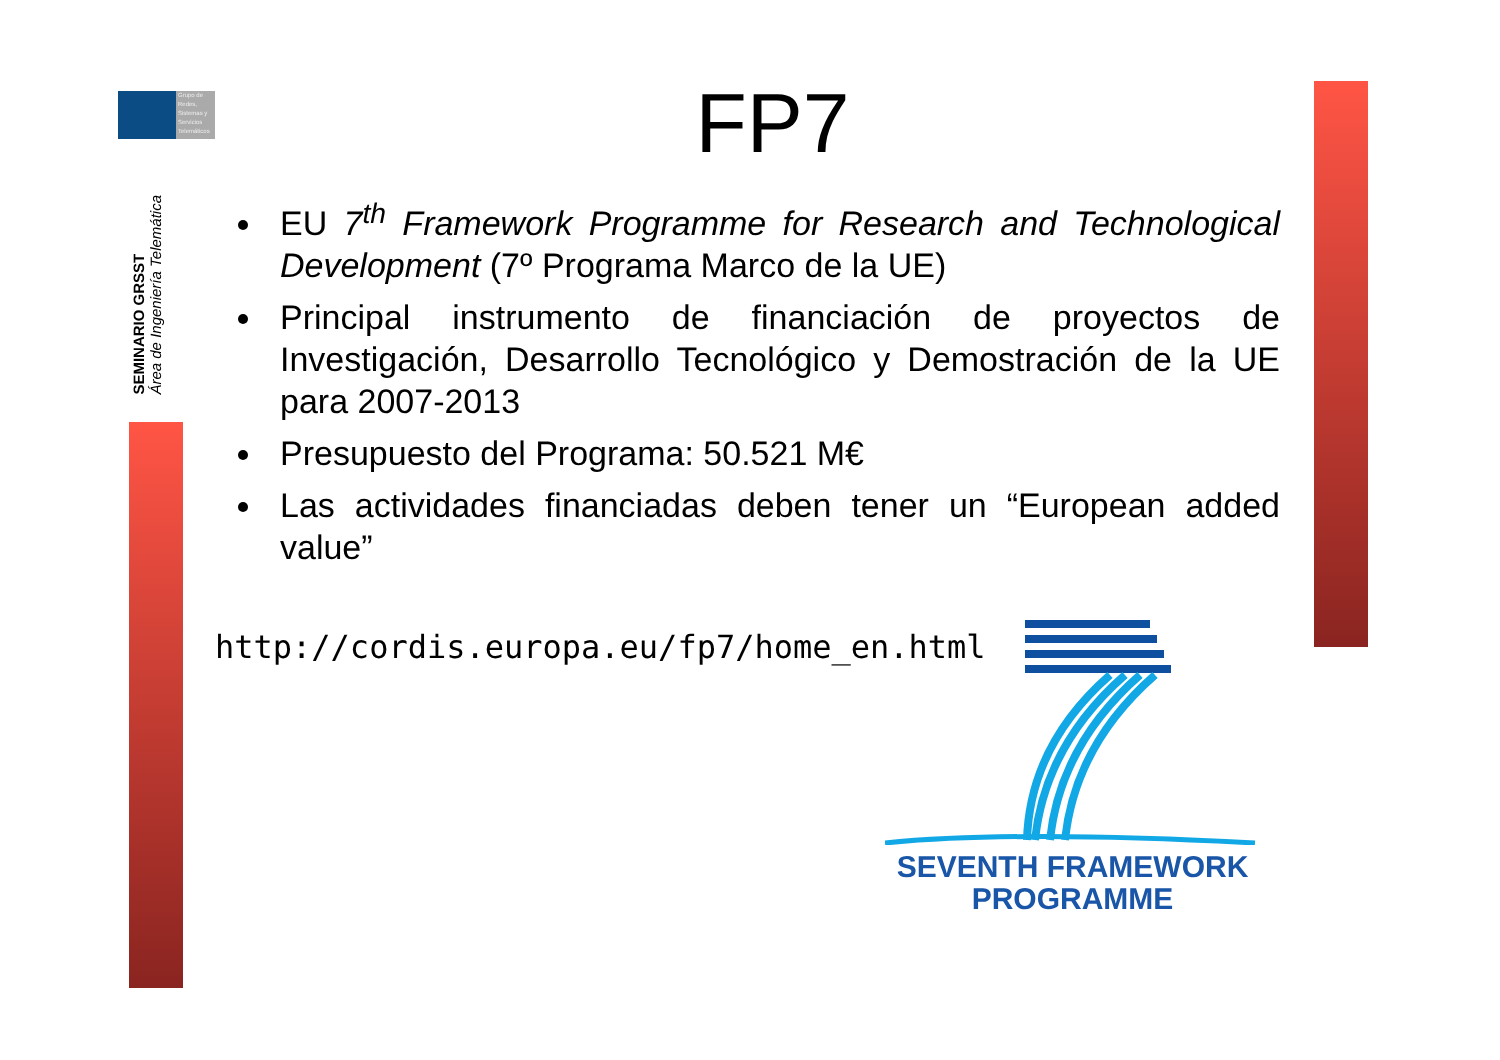Grupo de
Redes,
Sistemas y
Servicios
Telemáticos
SEMINARIO GRSST
Área de Ingeniería Telemática
FP7
EU 7<sup>th</sup> Framework Programme for Research and Technological Development (7º Programa Marco de la UE)
Principal instrumento de financiación de proyectos de Investigación, Desarrollo Tecnológico y Demostración de la UE para 2007-2013
Presupuesto del Programa: 50.521 M€
Las actividades financiadas deben tener un “European added value”
http://cordis.europa.eu/fp7/home_en.html
SEVENTH FRAMEWORK
PROGRAMME